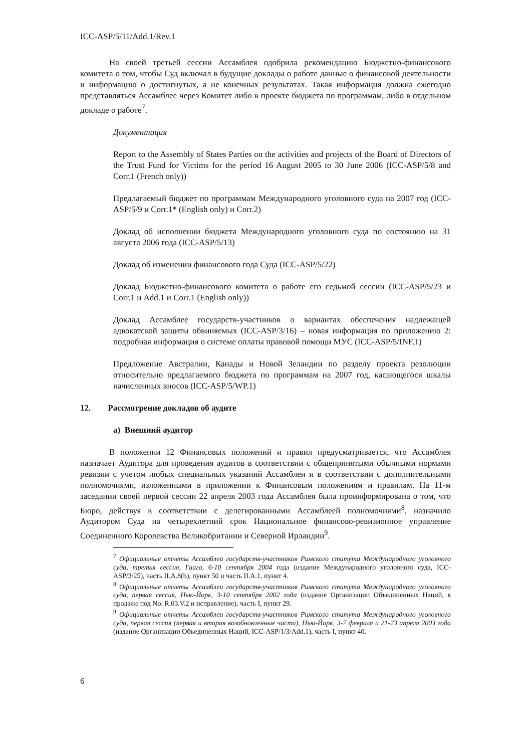ICC-ASP/5/11/Add.1/Rev.1
На своей третьей сессии Ассамблея одобрила рекомендацию Бюджетно-финансового комитета о том, чтобы Суд включал в будущие доклады о работе данные о финансовой деятельности и информацию о достигнутых, а не конечных результатах. Такая информация должна ежегодно представляться Ассамблее через Комитет либо в проекте бюджета по программам, либо в отдельном докладе о работе<sup>7</sup>.
Документация
Report to the Assembly of States Parties on the activities and projects of the Board of Directors of the Trust Fund for Victims for the period 16 August 2005 to 30 June 2006 (ICC-ASP/5/8 and Corr.1 (French only))
Предлагаемый бюджет по программам Международного уголовного суда на 2007 год (ICC-ASP/5/9 и Corr.1* (English only) и Corr.2)
Доклад об исполнении бюджета Международного уголовного суда по состоянию на 31 августа 2006 года (ICC-ASP/5/13)
Доклад об изменении финансового года Суда (ICC-ASP/5/22)
Доклад Бюджетно-финансового комитета о работе его седьмой сессии (ICC-ASP/5/23 и Corr.1 и Add.1 и Corr.1 (English only))
Доклад Ассамблее государств-участников о вариантах обеспечения надлежащей адвокатской защиты обвиняемых (ICC-ASP/3/16) – новая информация по приложению 2: подробная информация о системе оплаты правовой помощи МУС (ICC-ASP/5/INF.1)
Предложение Австралии, Канады и Новой Зеландии по разделу проекта резолюции относительно предлагаемого бюджета по программам на 2007 год, касающегося шкалы начисленных вносов (ICC-ASP/5/WP.1)
12. Рассмотрение докладов об аудите
a) Внешний аудитор
В положении 12 Финансовых положений и правил предусматривается, что Ассамблея назначает Аудитора для проведения аудитов в соответствии с общепринятыми обычными нормами ревизии с учетом любых специальных указаний Ассамблеи и в соответствии с дополнительными полномочиями, изложенными в приложении к Финансовым положениям и правилам. На 11-м заседании своей первой сессии 22 апреля 2003 года Ассамблея была проинформирована о том, что Бюро, действуя в соответствии с делегированными Ассамблеей полномочиями<sup>8</sup>, назначило Аудитором Суда на четырехлетний срок Национальное финансово-ревизионное управление Соединенного Королевства Великобритании и Северной Ирландии<sup>9</sup>.
<sup>7</sup> Официальные отчеты Ассамблеи государств-участников Римского статута Международного уголовного суда, третья сессия, Гаага, 6-10 сентября 2004 года (издание Международного уголовного суда, ICC-ASP/3/25), часть II.A.8(b), пункт 50 и часть II.A.1, пункт 4.
<sup>8</sup> Официальные отчеты Ассамблеи государств-участников Римского статута Международного уголовного суда, первая сессия, Нью-Йорк, 3-10 сентября 2002 года (издание Организации Объединенных Наций, в продаже под No. R.03.V.2 и исправление), часть I, пункт 29.
<sup>9</sup> Официальные отчеты Ассамблеи государств-участников Римского статута Международного уголовного суда, первая сессия (первая и вторая возобновленные части), Нью-Йорк, 3-7 февраля и 21-23 апреля 2003 года (издание Организации Объединенных Наций, ICC-ASP/1/3/Add.1), часть I, пункт 40.
6